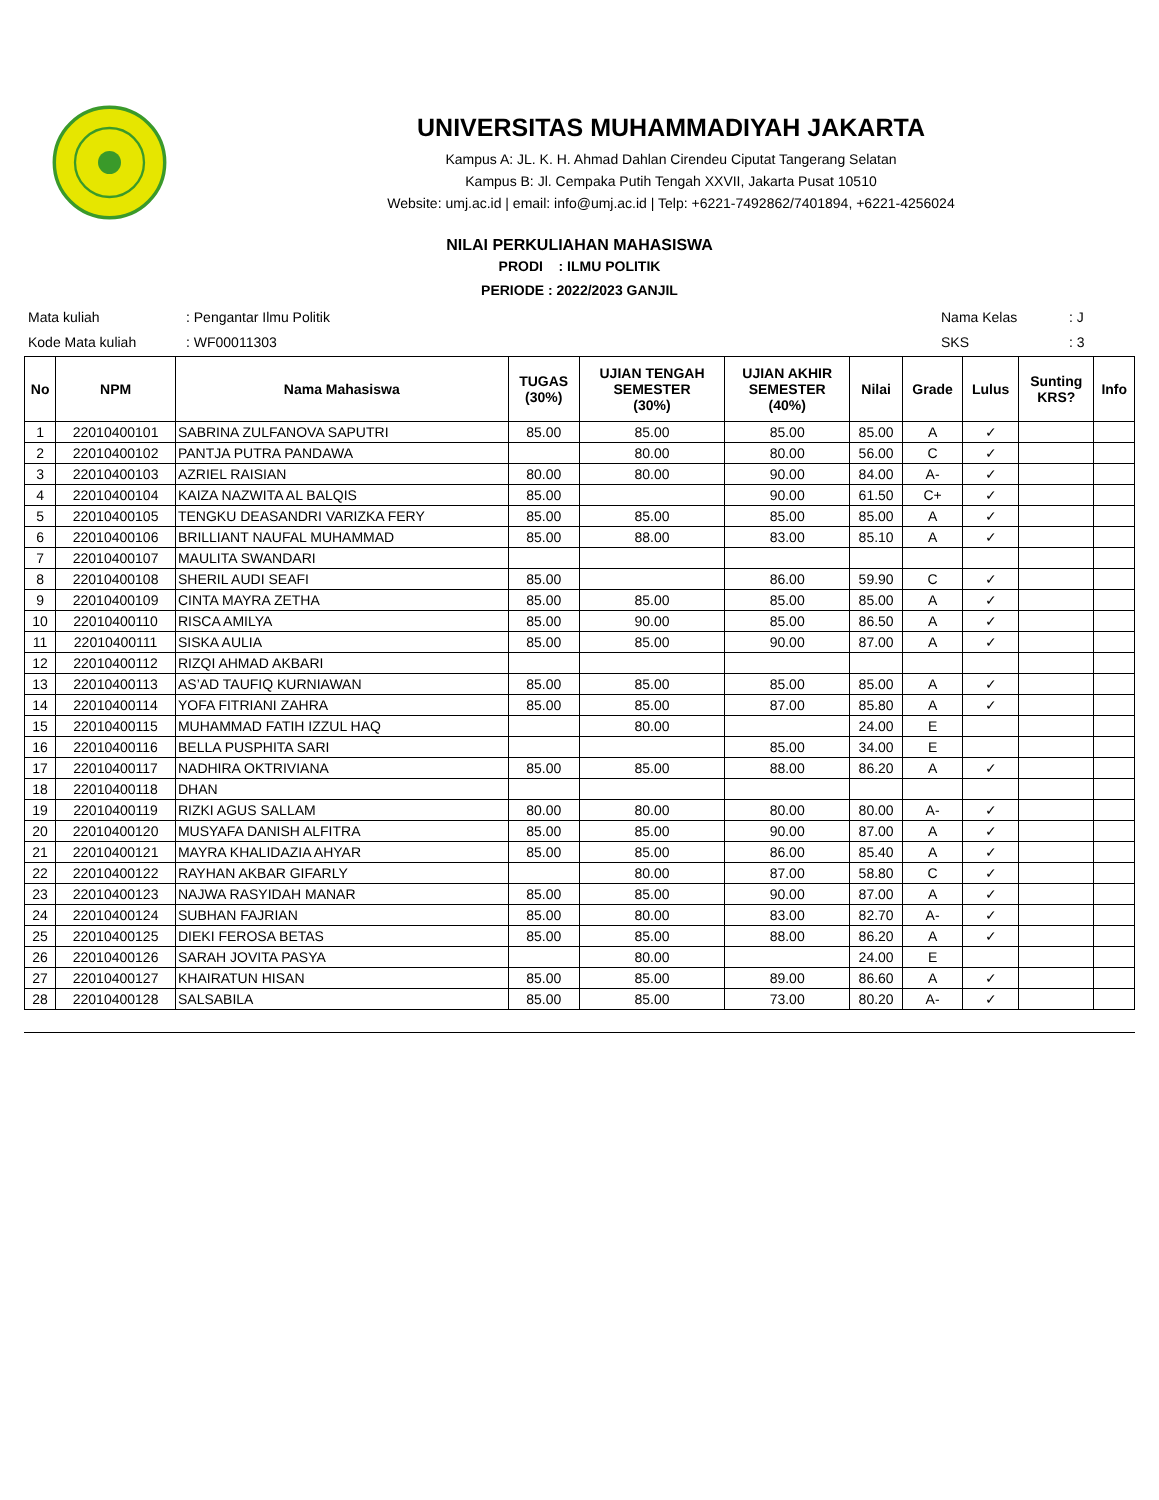UNIVERSITAS MUHAMMADIYAH JAKARTA
Kampus A: JL. K. H. Ahmad Dahlan Cirendeu Ciputat Tangerang Selatan
Kampus B: Jl. Cempaka Putih Tengah XXVII, Jakarta Pusat 10510
Website: umj.ac.id | email: info@umj.ac.id | Telp: +6221-7492862/7401894, +6221-4256024
NILAI PERKULIAHAN MAHASISWA
PRODI : ILMU POLITIK
PERIODE : 2022/2023 GANJIL
| Mata kuliah | : Pengantar Ilmu Politik |
| Kode Mata kuliah | : WF00011303 |
| Nama Kelas | : J |
| SKS | : 3 |
| No | NPM | Nama Mahasiswa | TUGAS (30%) | UJIAN TENGAH SEMESTER (30%) | UJIAN AKHIR SEMESTER (40%) | Nilai | Grade | Lulus | Sunting KRS? | Info |
| --- | --- | --- | --- | --- | --- | --- | --- | --- | --- | --- |
| 1 | 22010400101 | SABRINA ZULFANOVA SAPUTRI | 85.00 | 85.00 | 85.00 | 85.00 | A | ✓ | | |
| 2 | 22010400102 | PANTJA PUTRA PANDAWA | | 80.00 | 80.00 | 56.00 | C | ✓ | | |
| 3 | 22010400103 | AZRIEL RAISIAN | 80.00 | 80.00 | 90.00 | 84.00 | A- | ✓ | | |
| 4 | 22010400104 | KAIZA NAZWITA AL BALQIS | 85.00 | | 90.00 | 61.50 | C+ | ✓ | | |
| 5 | 22010400105 | TENGKU DEASANDRI VARIZKA FERY | 85.00 | 85.00 | 85.00 | 85.00 | A | ✓ | | |
| 6 | 22010400106 | BRILLIANT NAUFAL MUHAMMAD | 85.00 | 88.00 | 83.00 | 85.10 | A | ✓ | | |
| 7 | 22010400107 | MAULITA SWANDARI | | | | | | | | |
| 8 | 22010400108 | SHERIL AUDI SEAFI | 85.00 | | 86.00 | 59.90 | C | ✓ | | |
| 9 | 22010400109 | CINTA MAYRA ZETHA | 85.00 | 85.00 | 85.00 | 85.00 | A | ✓ | | |
| 10 | 22010400110 | RISCA AMILYA | 85.00 | 90.00 | 85.00 | 86.50 | A | ✓ | | |
| 11 | 22010400111 | SISKA AULIA | 85.00 | 85.00 | 90.00 | 87.00 | A | ✓ | | |
| 12 | 22010400112 | RIZQI AHMAD AKBARI | | | | | | | | |
| 13 | 22010400113 | AS’AD TAUFIQ KURNIAWAN | 85.00 | 85.00 | 85.00 | 85.00 | A | ✓ | | |
| 14 | 22010400114 | YOFA FITRIANI ZAHRA | 85.00 | 85.00 | 87.00 | 85.80 | A | ✓ | | |
| 15 | 22010400115 | MUHAMMAD FATIH IZZUL HAQ | | 80.00 | | 24.00 | E | | | |
| 16 | 22010400116 | BELLA PUSPHITA SARI | | | 85.00 | 34.00 | E | | | |
| 17 | 22010400117 | NADHIRA OKTRIVIANA | 85.00 | 85.00 | 88.00 | 86.20 | A | ✓ | | |
| 18 | 22010400118 | DHAN | | | | | | | | |
| 19 | 22010400119 | RIZKI AGUS SALLAM | 80.00 | 80.00 | 80.00 | 80.00 | A- | ✓ | | |
| 20 | 22010400120 | MUSYAFA DANISH ALFITRA | 85.00 | 85.00 | 90.00 | 87.00 | A | ✓ | | |
| 21 | 22010400121 | MAYRA KHALIDAZIA AHYAR | 85.00 | 85.00 | 86.00 | 85.40 | A | ✓ | | |
| 22 | 22010400122 | RAYHAN AKBAR GIFARLY | | 80.00 | 87.00 | 58.80 | C | ✓ | | |
| 23 | 22010400123 | NAJWA RASYIDAH MANAR | 85.00 | 85.00 | 90.00 | 87.00 | A | ✓ | | |
| 24 | 22010400124 | SUBHAN FAJRIAN | 85.00 | 80.00 | 83.00 | 82.70 | A- | ✓ | | |
| 25 | 22010400125 | DIEKI FEROSA BETAS | 85.00 | 85.00 | 88.00 | 86.20 | A | ✓ | | |
| 26 | 22010400126 | SARAH JOVITA PASYA | | 80.00 | | 24.00 | E | | | |
| 27 | 22010400127 | KHAIRATUN HISAN | 85.00 | 85.00 | 89.00 | 86.60 | A | ✓ | | |
| 28 | 22010400128 | SALSABILA | 85.00 | 85.00 | 73.00 | 80.20 | A- | ✓ | | |